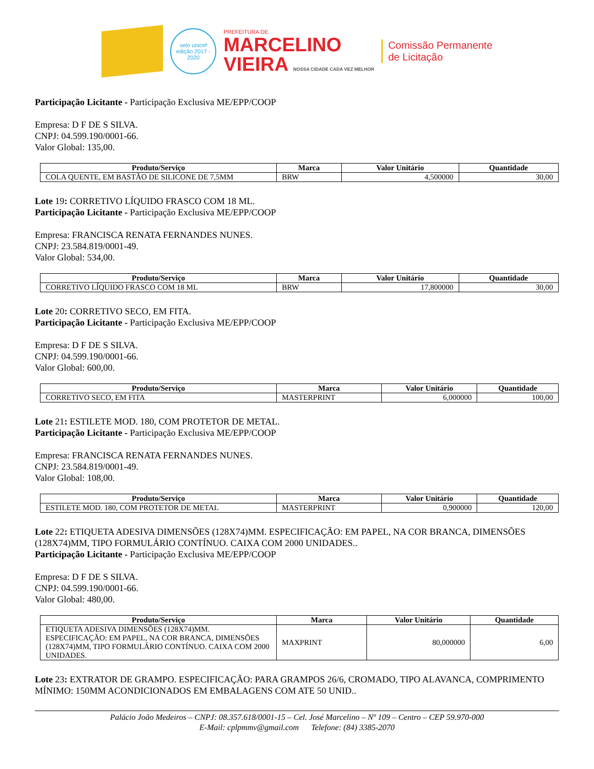selo unicef
edição 2017 - 2020
PREFEITURA DE
MARCELINO
VIEIRA NOSSA CIDADE CADA VEZ MELHOR
Comissão Permanente
de Licitação
Participação Licitante - Participação Exclusiva ME/EPP/COOP
Empresa: D F DE S SILVA.
CNPJ: 04.599.190/0001-66.
Valor Global: 135,00.
| Produto/Serviço | Marca | Valor Unitário | Quantidade |
| --- | --- | --- | --- |
| COLA QUENTE, EM BASTÃO DE SILICONE DE 7,5MM | BRW | 4,500000 | 30,00 |
Lote 19: CORRETIVO LÍQUIDO FRASCO COM 18 ML.
Participação Licitante - Participação Exclusiva ME/EPP/COOP
Empresa: FRANCISCA RENATA FERNANDES NUNES.
CNPJ: 23.584.819/0001-49.
Valor Global: 534,00.
| Produto/Serviço | Marca | Valor Unitário | Quantidade |
| --- | --- | --- | --- |
| CORRETIVO LÍQUIDO FRASCO COM 18 ML | BRW | 17,800000 | 30,00 |
Lote 20: CORRETIVO SECO, EM FITA.
Participação Licitante - Participação Exclusiva ME/EPP/COOP
Empresa: D F DE S SILVA.
CNPJ: 04.599.190/0001-66.
Valor Global: 600,00.
| Produto/Serviço | Marca | Valor Unitário | Quantidade |
| --- | --- | --- | --- |
| CORRETIVO SECO, EM FITA | MASTERPRINT | 6,000000 | 100,00 |
Lote 21: ESTILETE MOD. 180, COM PROTETOR DE METAL.
Participação Licitante - Participação Exclusiva ME/EPP/COOP
Empresa: FRANCISCA RENATA FERNANDES NUNES.
CNPJ: 23.584.819/0001-49.
Valor Global: 108,00.
| Produto/Serviço | Marca | Valor Unitário | Quantidade |
| --- | --- | --- | --- |
| ESTILETE MOD. 180, COM PROTETOR DE METAL | MASTERPRINT | 0,900000 | 120,00 |
Lote 22: ETIQUETA ADESIVA DIMENSÕES (128X74)MM. ESPECIFICAÇÃO: EM PAPEL, NA COR BRANCA, DIMENSÕES (128X74)MM, TIPO FORMULÁRIO CONTÍNUO. CAIXA COM 2000 UNIDADES..
Participação Licitante - Participação Exclusiva ME/EPP/COOP
Empresa: D F DE S SILVA.
CNPJ: 04.599.190/0001-66.
Valor Global: 480,00.
| Produto/Serviço | Marca | Valor Unitário | Quantidade |
| --- | --- | --- | --- |
| ETIQUETA ADESIVA DIMENSÕES (128X74)MM. ESPECIFICAÇÃO: EM PAPEL, NA COR BRANCA, DIMENSÕES (128X74)MM, TIPO FORMULÁRIO CONTÍNUO. CAIXA COM 2000 UNIDADES. | MAXPRINT | 80,000000 | 6,00 |
Lote 23: EXTRATOR DE GRAMPO. ESPECIFICAÇÃO: PARA GRAMPOS 26/6, CROMADO, TIPO ALAVANCA, COMPRIMENTO MÍNIMO: 150MM ACONDICIONADOS EM EMBALAGENS COM ATE 50 UNID..
Palácio João Medeiros – CNPJ: 08.357.618/0001-15 – Cel. José Marcelino – Nº 109 – Centro – CEP 59.970-000
E-Mail: cplpmmv@gmail.com Telefone: (84) 3385-2070